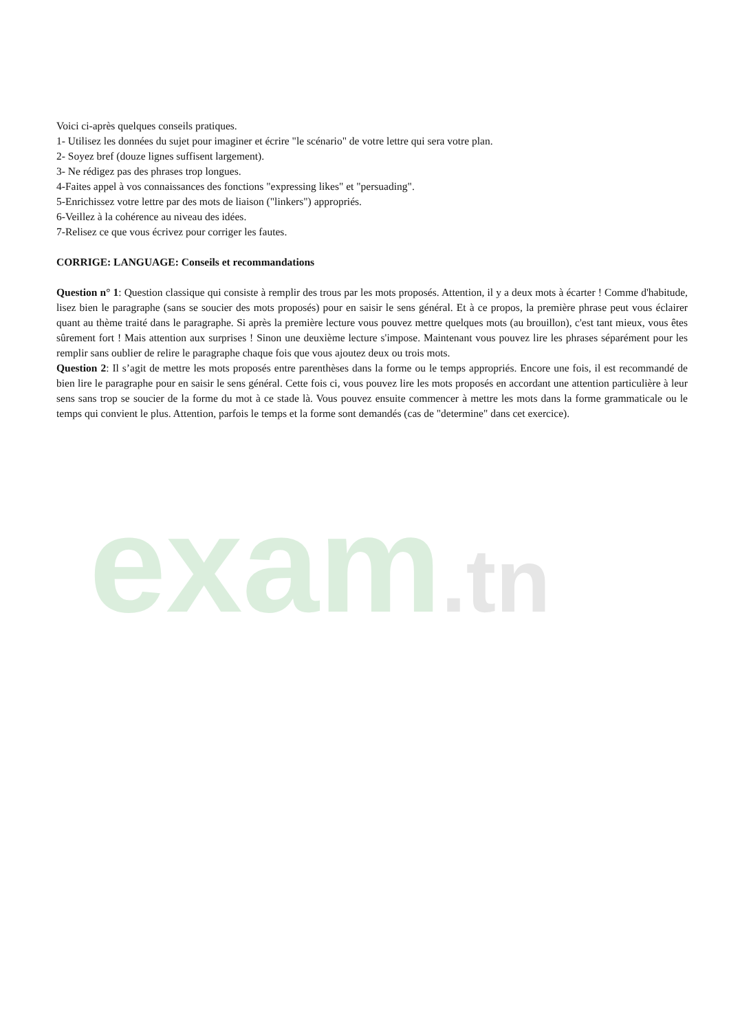exam.tn
Voici ci-après quelques conseils pratiques.
1- Utilisez les données du sujet pour imaginer et écrire "le scénario" de votre lettre qui sera votre plan.
2- Soyez bref (douze lignes suffisent largement).
3- Ne rédigez pas des phrases trop longues.
4-Faites appel à vos connaissances des fonctions "expressing likes" et "persuading".
5-Enrichissez votre lettre par des mots de liaison ("linkers") appropriés.
6-Veillez à la cohérence au niveau des idées.
7-Relisez ce que vous écrivez pour corriger les fautes.
CORRIGE: LANGUAGE: Conseils et recommandations
Question n° 1: Question classique qui consiste à remplir des trous par les mots proposés. Attention, il y a deux mots à écarter ! Comme d'habitude, lisez bien le paragraphe (sans se soucier des mots proposés) pour en saisir le sens général. Et à ce propos, la première phrase peut vous éclairer quant au thème traité dans le paragraphe. Si après la première lecture vous pouvez mettre quelques mots (au brouillon), c'est tant mieux, vous êtes sûrement fort ! Mais attention aux surprises ! Sinon une deuxième lecture s'impose. Maintenant vous pouvez lire les phrases séparément pour les remplir sans oublier de relire le paragraphe chaque fois que vous ajoutez deux ou trois mots.
Question 2: Il s’agit de mettre les mots proposés entre parenthèses dans la forme ou le temps appropriés. Encore une fois, il est recommandé de bien lire le paragraphe pour en saisir le sens général. Cette fois ci, vous pouvez lire les mots proposés en accordant une attention particulière à leur sens sans trop se soucier de la forme du mot à ce stade là. Vous pouvez ensuite commencer à mettre les mots dans la forme grammaticale ou le temps qui convient le plus. Attention, parfois le temps et la forme sont demandés (cas de "determine" dans cet exercice).